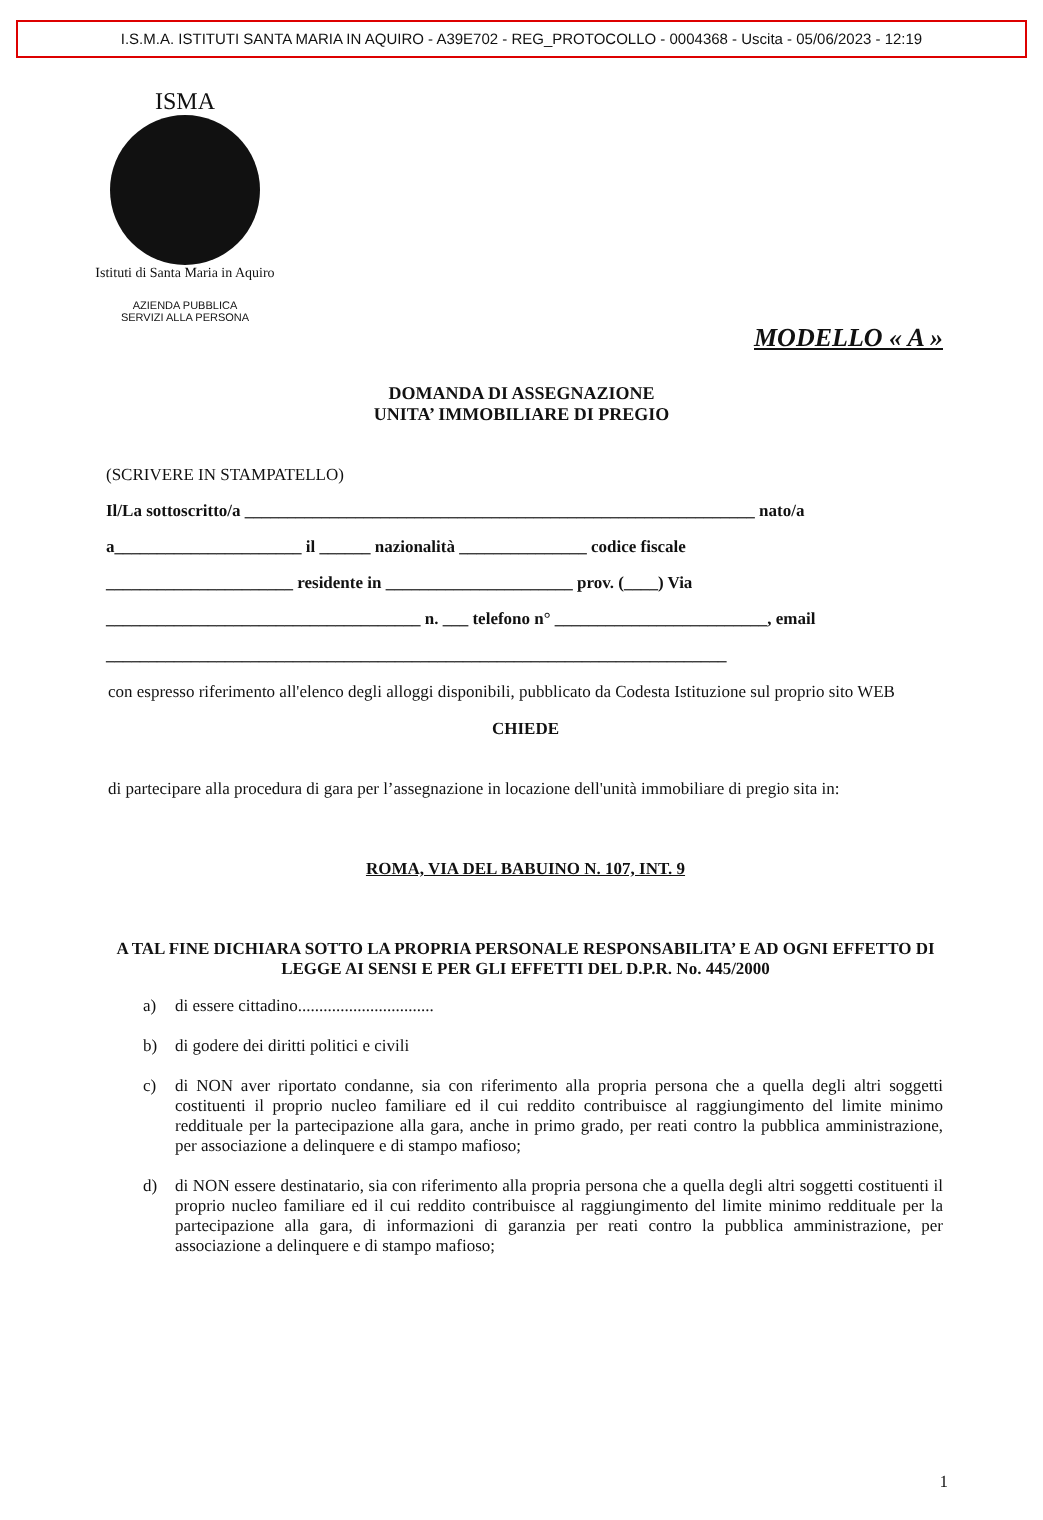I.S.M.A. ISTITUTI SANTA MARIA IN AQUIRO - A39E702 - REG_PROTOCOLLO - 0004368 - Uscita - 05/06/2023 - 12:19
ISMA
Istituti di Santa Maria in Aquiro
AZIENDA PUBBLICA
SERVIZI ALLA PERSONA
MODELLO « A »
DOMANDA DI ASSEGNAZIONE
UNITA’ IMMOBILIARE DI PREGIO
(SCRIVERE IN STAMPATELLO)
Il/La sottoscritto/a ____________________________________________________________ nato/a
a______________________ il ______ nazionalità _______________ codice fiscale
______________________ residente in ______________________ prov. (____) Via
_____________________________________ n. ___ telefono n° _________________________, email
_________________________________________________________________________
con espresso riferimento all'elenco degli alloggi disponibili, pubblicato da Codesta Istituzione sul proprio sito WEB
CHIEDE
di partecipare alla procedura di gara per l’assegnazione in locazione dell'unità immobiliare di pregio sita in:
ROMA, VIA DEL BABUINO N. 107, INT. 9
A TAL FINE DICHIARA SOTTO LA PROPRIA PERSONALE RESPONSABILITA’ E AD OGNI EFFETTO DI LEGGE AI SENSI E PER GLI EFFETTI DEL D.P.R. No. 445/2000
a) di essere cittadino................................
b) di godere dei diritti politici e civili
c) di NON aver riportato condanne, sia con riferimento alla propria persona che a quella degli altri soggetti costituenti il proprio nucleo familiare ed il cui reddito contribuisce al raggiungimento del limite minimo reddituale per la partecipazione alla gara, anche in primo grado, per reati contro la pubblica amministrazione, per associazione a delinquere e di stampo mafioso;
d) di NON essere destinatario, sia con riferimento alla propria persona che a quella degli altri soggetti costituenti il proprio nucleo familiare ed il cui reddito contribuisce al raggiungimento del limite minimo reddituale per la partecipazione alla gara, di informazioni di garanzia per reati contro la pubblica amministrazione, per associazione a delinquere e di stampo mafioso;
1